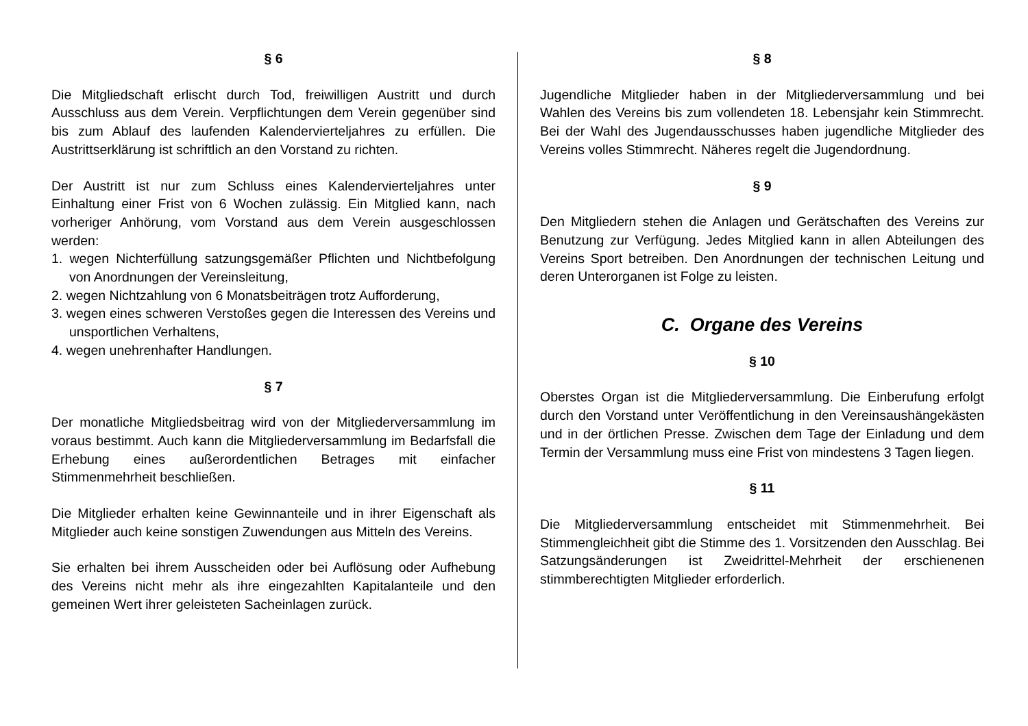§ 6
Die Mitgliedschaft erlischt durch Tod, freiwilligen Austritt und durch Ausschluss aus dem Verein. Verpflichtungen dem Verein gegenüber sind bis zum Ablauf des laufenden Kalendervierteljahres zu erfüllen. Die Austrittserklärung ist schriftlich an den Vorstand zu richten.
Der Austritt ist nur zum Schluss eines Kalendervierteljahres unter Einhaltung einer Frist von 6 Wochen zulässig. Ein Mitglied kann, nach vorheriger Anhörung, vom Vorstand aus dem Verein ausgeschlossen werden:
1. wegen Nichterfüllung satzungsgemäßer Pflichten und Nichtbefolgung von Anordnungen der Vereinsleitung,
2. wegen Nichtzahlung von 6 Monatsbeiträgen trotz Aufforderung,
3. wegen eines schweren Verstoßes gegen die Interessen des Vereins und unsportlichen Verhaltens,
4. wegen unehrenhafter Handlungen.
§ 7
Der monatliche Mitgliedsbeitrag wird von der Mitgliederversammlung im voraus bestimmt. Auch kann die Mitgliederversammlung im Bedarfsfall die Erhebung eines außerordentlichen Betrages mit einfacher Stimmenmehrheit beschließen.
Die Mitglieder erhalten keine Gewinnanteile und in ihrer Eigenschaft als Mitglieder auch keine sonstigen Zuwendungen aus Mitteln des Vereins.
Sie erhalten bei ihrem Ausscheiden oder bei Auflösung oder Aufhebung des Vereins nicht mehr als ihre eingezahlten Kapitalanteile und den gemeinen Wert ihrer geleisteten Sacheinlagen zurück.
§ 8
Jugendliche Mitglieder haben in der Mitgliederversammlung und bei Wahlen des Vereins bis zum vollendeten 18. Lebensjahr kein Stimmrecht. Bei der Wahl des Jugendausschusses haben jugendliche Mitglieder des Vereins volles Stimmrecht. Näheres regelt die Jugendordnung.
§ 9
Den Mitgliedern stehen die Anlagen und Gerätschaften des Vereins zur Benutzung zur Verfügung. Jedes Mitglied kann in allen Abteilungen des Vereins Sport betreiben. Den Anordnungen der technischen Leitung und deren Unterorganen ist Folge zu leisten.
C. Organe des Vereins
§ 10
Oberstes Organ ist die Mitgliederversammlung. Die Einberufung erfolgt durch den Vorstand unter Veröffentlichung in den Vereinsaushängekästen und in der örtlichen Presse. Zwischen dem Tage der Einladung und dem Termin der Versammlung muss eine Frist von mindestens 3 Tagen liegen.
§ 11
Die Mitgliederversammlung entscheidet mit Stimmenmehrheit. Bei Stimmengleichheit gibt die Stimme des 1. Vorsitzenden den Ausschlag. Bei Satzungsänderungen ist Zweidrittel-Mehrheit der erschienenen stimmberechtigten Mitglieder erforderlich.